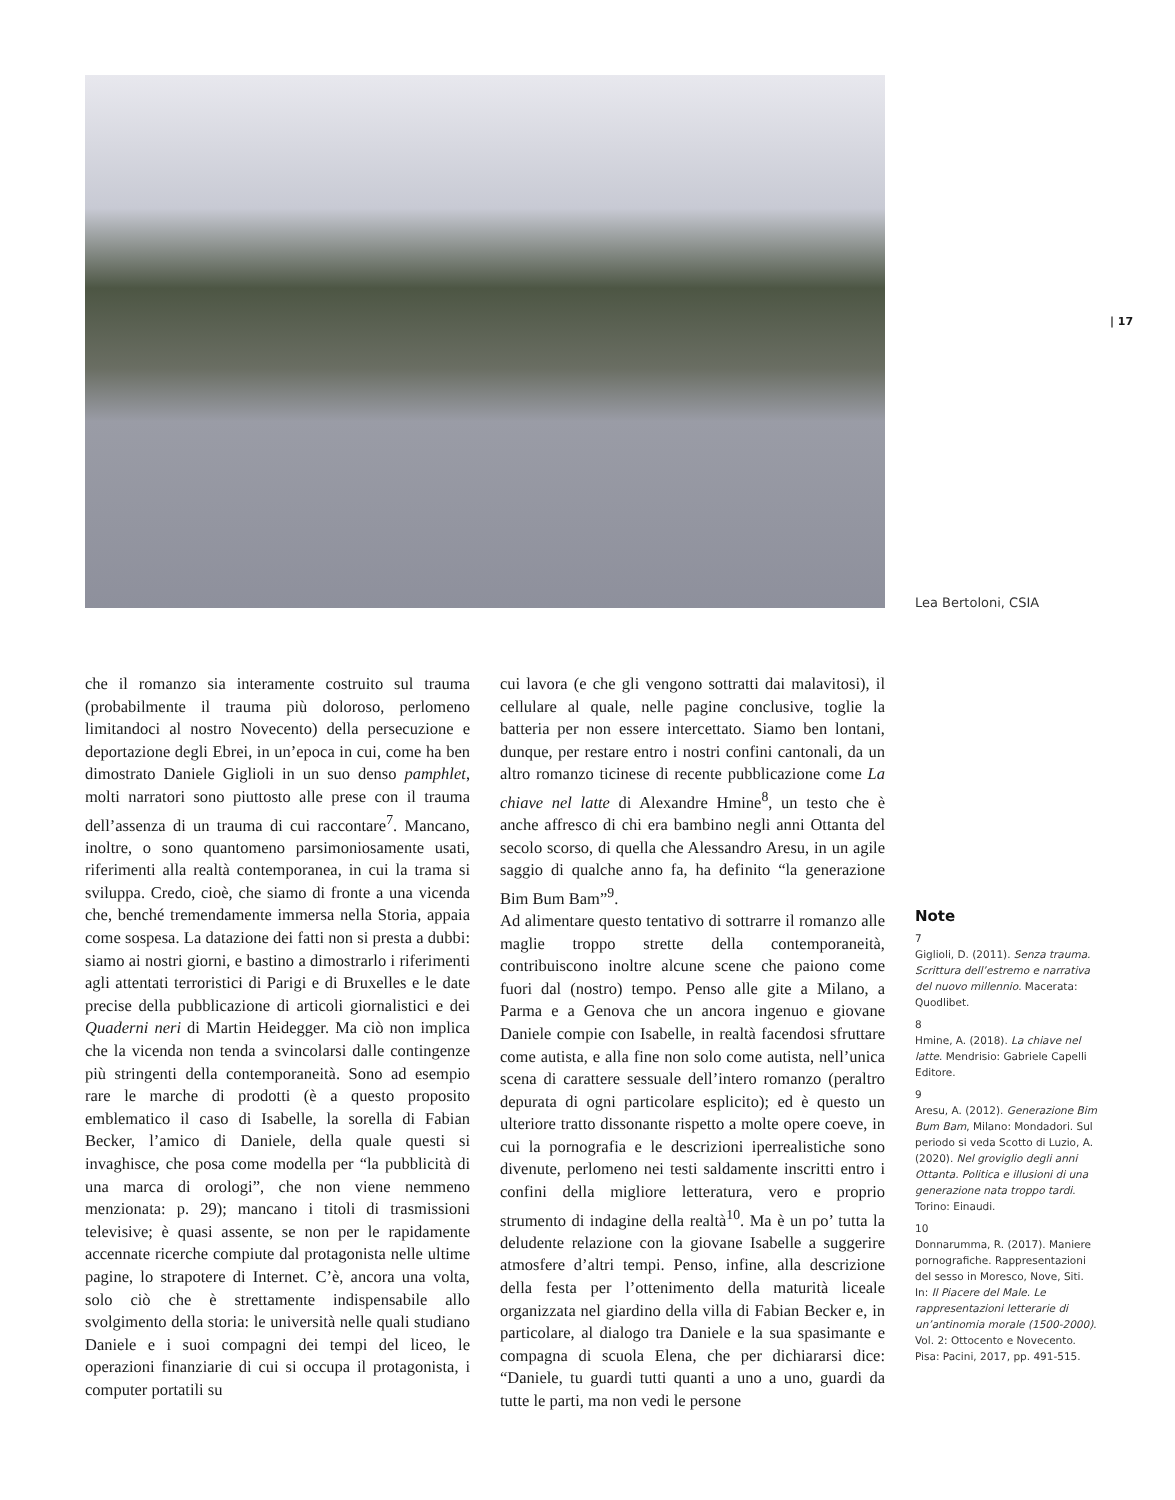| 17
Lea Bertoloni, CSIA
che il romanzo sia interamente costruito sul trauma (probabilmente il trauma più doloroso, perlomeno limitandoci al nostro Novecento) della persecuzione e deportazione degli Ebrei, in un’epoca in cui, come ha ben dimostrato Daniele Giglioli in un suo denso pamphlet, molti narratori sono piuttosto alle prese con il trauma dell’assenza di un trauma di cui raccontare<sup>7</sup>. Mancano, inoltre, o sono quantomeno parsimoniosamente usati, riferimenti alla realtà contemporanea, in cui la trama si sviluppa. Credo, cioè, che siamo di fronte a una vicenda che, benché tremendamente immersa nella Storia, appaia come sospesa. La datazione dei fatti non si presta a dubbi: siamo ai nostri giorni, e bastino a dimostrarlo i riferimenti agli attentati terroristici di Parigi e di Bruxelles e le date precise della pubblicazione di articoli giornalistici e dei Quaderni neri di Martin Heidegger. Ma ciò non implica che la vicenda non tenda a svincolarsi dalle contingenze più stringenti della contemporaneità. Sono ad esempio rare le marche di prodotti (è a questo proposito emblematico il caso di Isabelle, la sorella di Fabian Becker, l’amico di Daniele, della quale questi si invaghisce, che posa come modella per “la pubblicità di una marca di orologi”, che non viene nemmeno menzionata: p. 29); mancano i titoli di trasmissioni televisive; è quasi assente, se non per le rapidamente accennate ricerche compiute dal protagonista nelle ultime pagine, lo strapotere di Internet. C’è, ancora una volta, solo ciò che è strettamente indispensabile allo svolgimento della storia: le università nelle quali studiano Daniele e i suoi compagni dei tempi del liceo, le operazioni finanziarie di cui si occupa il protagonista, i computer portatili su
cui lavora (e che gli vengono sottratti dai malavitosi), il cellulare al quale, nelle pagine conclusive, toglie la batteria per non essere intercettato. Siamo ben lontani, dunque, per restare entro i nostri confini cantonali, da un altro romanzo ticinese di recente pubblicazione come La chiave nel latte di Alexandre Hmine<sup>8</sup>, un testo che è anche affresco di chi era bambino negli anni Ottanta del secolo scorso, di quella che Alessandro Aresu, in un agile saggio di qualche anno fa, ha definito “la generazione Bim Bum Bam”<sup>9</sup>.
Ad alimentare questo tentativo di sottrarre il romanzo alle maglie troppo strette della contemporaneità, contribuiscono inoltre alcune scene che paiono come fuori dal (nostro) tempo. Penso alle gite a Milano, a Parma e a Genova che un ancora ingenuo e giovane Daniele compie con Isabelle, in realtà facendosi sfruttare come autista, e alla fine non solo come autista, nell’unica scena di carattere sessuale dell’intero romanzo (peraltro depurata di ogni particolare esplicito); ed è questo un ulteriore tratto dissonante rispetto a molte opere coeve, in cui la pornografia e le descrizioni iperrealistiche sono divenute, perlomeno nei testi saldamente inscritti entro i confini della migliore letteratura, vero e proprio strumento di indagine della realtà<sup>10</sup>. Ma è un po’ tutta la deludente relazione con la giovane Isabelle a suggerire atmosfere d’altri tempi. Penso, infine, alla descrizione della festa per l’ottenimento della maturità liceale organizzata nel giardino della villa di Fabian Becker e, in particolare, al dialogo tra Daniele e la sua spasimante e compagna di scuola Elena, che per dichiararsi dice: “Daniele, tu guardi tutti quanti a uno a uno, guardi da tutte le parti, ma non vedi le persone
Note
7
Giglioli, D. (2011). Senza trauma. Scrittura dell’estremo e narrativa del nuovo millennio. Macerata: Quodlibet.
8
Hmine, A. (2018). La chiave nel latte. Mendrisio: Gabriele Capelli Editore.
9
Aresu, A. (2012). Generazione Bim Bum Bam, Milano: Mondadori. Sul periodo si veda Scotto di Luzio, A. (2020). Nel groviglio degli anni Ottanta. Politica e illusioni di una generazione nata troppo tardi. Torino: Einaudi.
10
Donnarumma, R. (2017). Maniere pornografiche. Rappresentazioni del sesso in Moresco, Nove, Siti. In: Il Piacere del Male. Le rappresentazioni letterarie di un’antinomia morale (1500-2000). Vol. 2: Ottocento e Novecento. Pisa: Pacini, 2017, pp. 491-515.